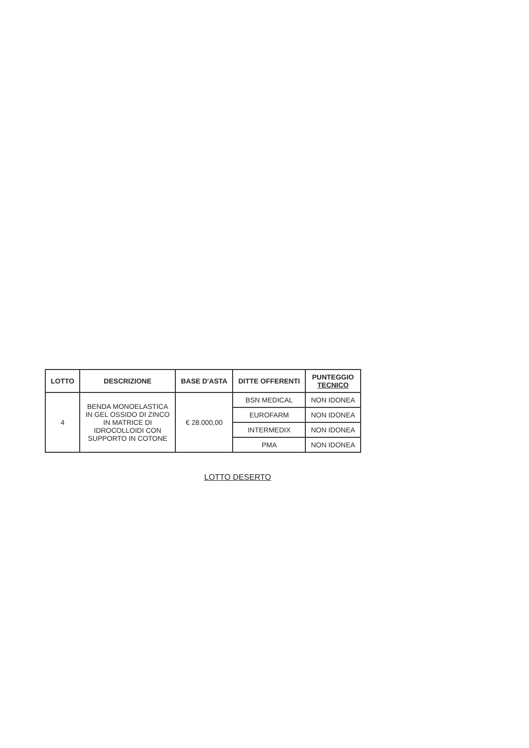| LOTTO | DESCRIZIONE | BASE D'ASTA | DITTE OFFERENTI | PUNTEGGIO TECNICO |
| --- | --- | --- | --- | --- |
| 4 | BENDA MONOELASTICA IN GEL OSSIDO DI ZINCO IN MATRICE DI IDROCOLLOIDI CON SUPPORTO IN COTONE | € 28.000,00 | BSN MEDICAL | NON IDONEA |
| | | | EUROFARM | NON IDONEA |
| | | | INTERMEDIX | NON IDONEA |
| | | | PMA | NON IDONEA |
LOTTO DESERTO